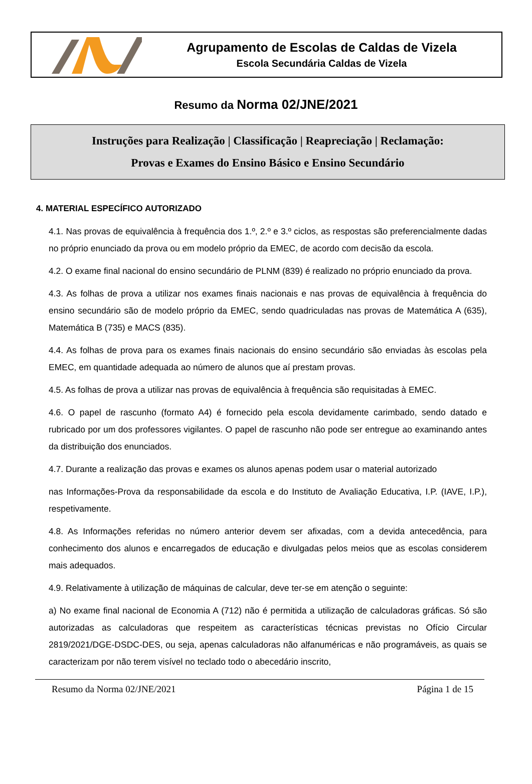Agrupamento de Escolas de Caldas de Vizela
Escola Secundária Caldas de Vizela
Resumo da Norma 02/JNE/2021
Instruções para Realização | Classificação | Reapreciação | Reclamação:
Provas e Exames do Ensino Básico e Ensino Secundário
4. MATERIAL ESPECÍFICO AUTORIZADO
4.1. Nas provas de equivalência à frequência dos 1.º, 2.º e 3.º ciclos, as respostas são preferencialmente dadas no próprio enunciado da prova ou em modelo próprio da EMEC, de acordo com decisão da escola.
4.2. O exame final nacional do ensino secundário de PLNM (839) é realizado no próprio enunciado da prova.
4.3. As folhas de prova a utilizar nos exames finais nacionais e nas provas de equivalência à frequência do ensino secundário são de modelo próprio da EMEC, sendo quadriculadas nas provas de Matemática A (635), Matemática B (735) e MACS (835).
4.4. As folhas de prova para os exames finais nacionais do ensino secundário são enviadas às escolas pela EMEC, em quantidade adequada ao número de alunos que aí prestam provas.
4.5. As folhas de prova a utilizar nas provas de equivalência à frequência são requisitadas à EMEC.
4.6. O papel de rascunho (formato A4) é fornecido pela escola devidamente carimbado, sendo datado e rubricado por um dos professores vigilantes. O papel de rascunho não pode ser entregue ao examinando antes da distribuição dos enunciados.
4.7. Durante a realização das provas e exames os alunos apenas podem usar o material autorizado
nas Informações-Prova da responsabilidade da escola e do Instituto de Avaliação Educativa, I.P. (IAVE, I.P.), respetivamente.
4.8. As Informações referidas no número anterior devem ser afixadas, com a devida antecedência, para conhecimento dos alunos e encarregados de educação e divulgadas pelos meios que as escolas considerem mais adequados.
4.9. Relativamente à utilização de máquinas de calcular, deve ter-se em atenção o seguinte:
a) No exame final nacional de Economia A (712) não é permitida a utilização de calculadoras gráficas. Só são autorizadas as calculadoras que respeitem as características técnicas previstas no Ofício Circular 2819/2021/DGE-DSDC-DES, ou seja, apenas calculadoras não alfanuméricas e não programáveis, as quais se caracterizam por não terem visível no teclado todo o abecedário inscrito,
Resumo da Norma 02/JNE/2021 Página 1 de 15